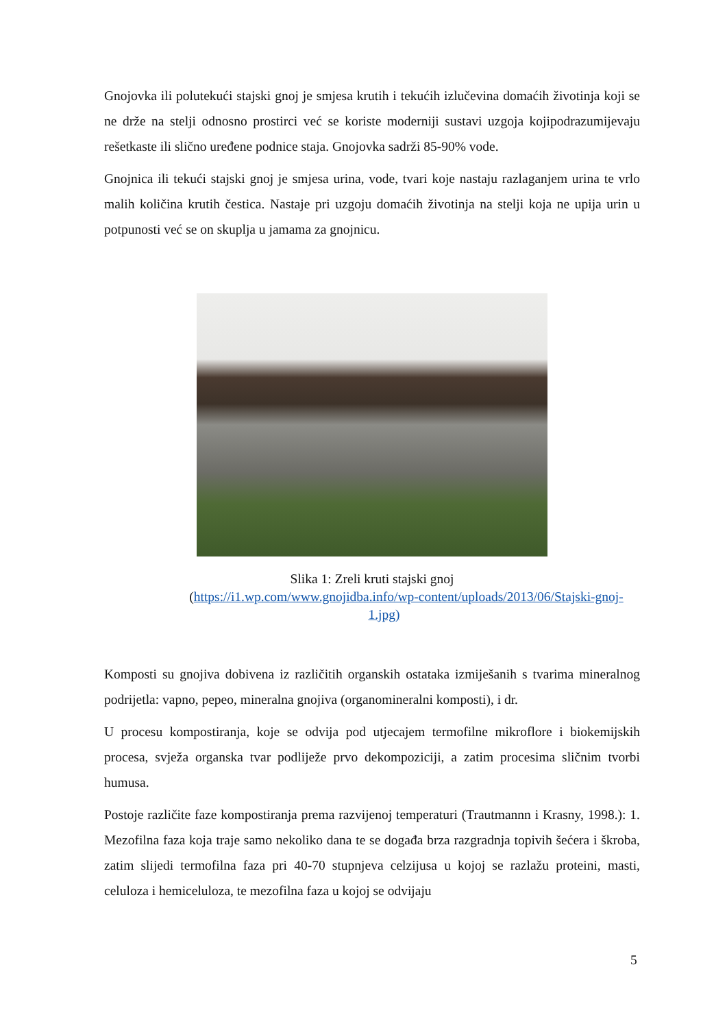Gnojovka ili polutekući stajski gnoj je smjesa krutih i tekućih izlučevina domaćih životinja koji se ne drže na stelji odnosno prostirci već se koriste moderniji sustavi uzgoja kojipodrazumijevaju rešetkaste ili slično uređene podnice staja. Gnojovka sadrži 85-90% vode.
Gnojnica ili tekući stajski gnoj je smjesa urina, vode, tvari koje nastaju razlaganjem urina te vrlo malih količina krutih čestica. Nastaje pri uzgoju domaćih životinja na stelji koja ne upija urin u potpunosti već se on skuplja u jamama za gnojnicu.
Slika 1: Zreli kruti stajski gnoj
(https://i1.wp.com/www.gnojidba.info/wp-content/uploads/2013/06/Stajski-gnoj-
1.jpg)
Komposti su gnojiva dobivena iz različitih organskih ostataka izmiješanih s tvarima mineralnog podrijetla: vapno, pepeo, mineralna gnojiva (organomineralni komposti), i dr.
U procesu kompostiranja, koje se odvija pod utjecajem termofilne mikroflore i biokemijskih procesa, svježa organska tvar podliježe prvo dekompoziciji, a zatim procesima sličnim tvorbi humusa.
Postoje različite faze kompostiranja prema razvijenoj temperaturi (Trautmannn i Krasny, 1998.): 1. Mezofilna faza koja traje samo nekoliko dana te se događa brza razgradnja topivih šećera i škroba, zatim slijedi termofilna faza pri 40-70 stupnjeva celzijusa u kojoj se razlažu proteini, masti, celuloza i hemiceluloza, te mezofilna faza u kojoj se odvijaju
5